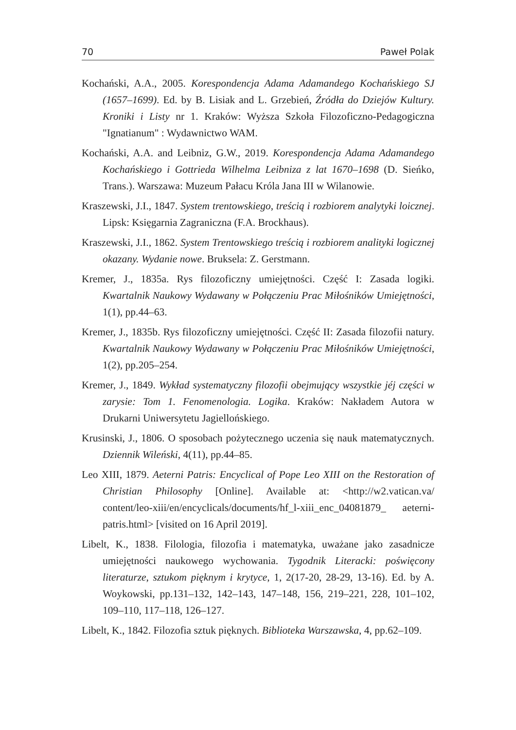70 Paweł Polak
Kochański, A.A., 2005. Korespondencja Adama Adamandego Kochańskiego SJ (1657–1699). Ed. by B. Lisiak and L. Grzebień, Źródła do Dziejów Kultury. Kroniki i Listy nr 1. Kraków: Wyższa Szkoła Filozoficzno-Pedagogiczna "Ignatianum" : Wydawnictwo WAM.
Kochański, A.A. and Leibniz, G.W., 2019. Korespondencja Adama Adamandego Kochańskiego i Gottrieda Wilhelma Leibniza z lat 1670–1698 (D. Sieńko, Trans.). Warszawa: Muzeum Pałacu Króla Jana III w Wilanowie.
Kraszewski, J.I., 1847. System trentowskiego, treścią i rozbiorem analytyki loicznej. Lipsk: Księgarnia Zagraniczna (F.A. Brockhaus).
Kraszewski, J.I., 1862. System Trentowskiego treścią i rozbiorem analityki logicznej okazany. Wydanie nowe. Bruksela: Z. Gerstmann.
Kremer, J., 1835a. Rys filozoficzny umiejętności. Część I: Zasada logiki. Kwartalnik Naukowy Wydawany w Połączeniu Prac Miłośników Umiejętności, 1(1), pp.44–63.
Kremer, J., 1835b. Rys filozoficzny umiejętności. Część II: Zasada filozofii natury. Kwartalnik Naukowy Wydawany w Połączeniu Prac Miłośników Umiejętności, 1(2), pp.205–254.
Kremer, J., 1849. Wykład systematyczny filozofii obejmujący wszystkie jéj części w zarysie: Tom 1. Fenomenologia. Logika. Kraków: Nakładem Autora w Drukarni Uniwersytetu Jagiellońskiego.
Krusinski, J., 1806. O sposobach pożytecznego uczenia się nauk matematycznych. Dziennik Wileński, 4(11), pp.44–85.
Leo XIII, 1879. Aeterni Patris: Encyclical of Pope Leo XIII on the Restoration of Christian Philosophy [Online]. Available at: <http://w2.vatican.va/ content/leo-xiii/en/encyclicals/documents/hf_l-xiii_enc_04081879_ aeterni-patris.html> [visited on 16 April 2019].
Libelt, K., 1838. Filologia, filozofia i matematyka, uważane jako zasadnicze umiejętności naukowego wychowania. Tygodnik Literacki: poświęcony literaturze, sztukom pięknym i krytyce, 1, 2(17-20, 28-29, 13-16). Ed. by A. Woykowski, pp.131–132, 142–143, 147–148, 156, 219–221, 228, 101–102, 109–110, 117–118, 126–127.
Libelt, K., 1842. Filozofia sztuk pięknych. Biblioteka Warszawska, 4, pp.62–109.